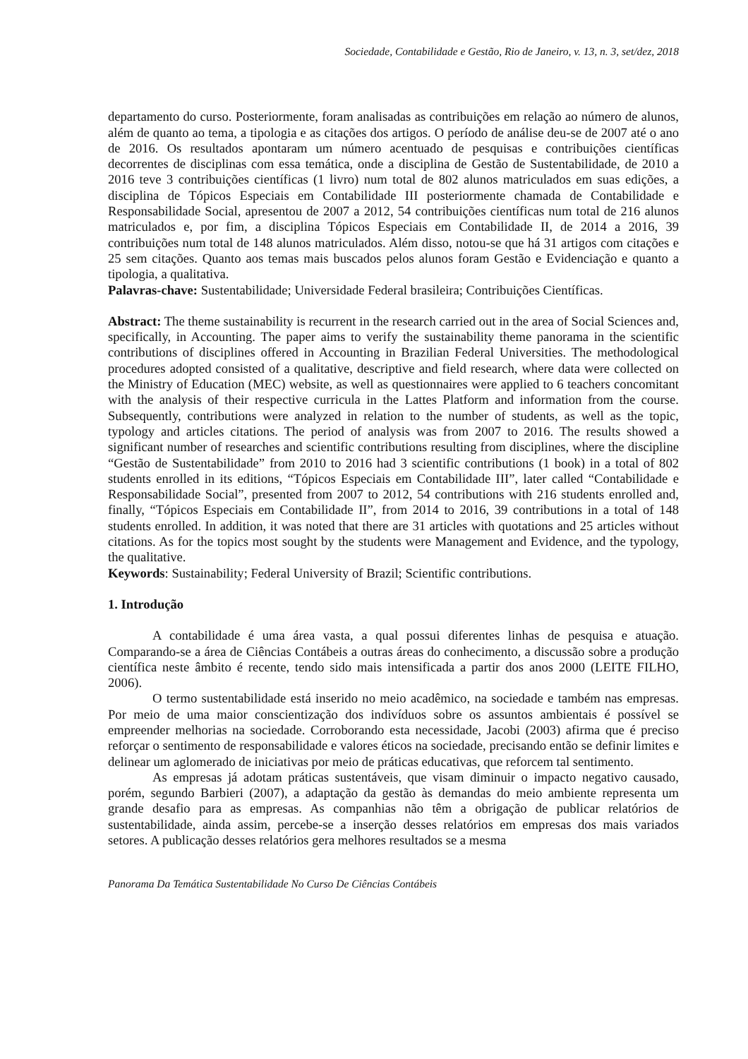Sociedade, Contabilidade e Gestão, Rio de Janeiro, v. 13, n. 3, set/dez, 2018
departamento do curso. Posteriormente, foram analisadas as contribuições em relação ao número de alunos, além de quanto ao tema, a tipologia e as citações dos artigos. O período de análise deu-se de 2007 até o ano de 2016. Os resultados apontaram um número acentuado de pesquisas e contribuições científicas decorrentes de disciplinas com essa temática, onde a disciplina de Gestão de Sustentabilidade, de 2010 a 2016 teve 3 contribuições científicas (1 livro) num total de 802 alunos matriculados em suas edições, a disciplina de Tópicos Especiais em Contabilidade III posteriormente chamada de Contabilidade e Responsabilidade Social, apresentou de 2007 a 2012, 54 contribuições científicas num total de 216 alunos matriculados e, por fim, a disciplina Tópicos Especiais em Contabilidade II, de 2014 a 2016, 39 contribuições num total de 148 alunos matriculados. Além disso, notou-se que há 31 artigos com citações e 25 sem citações. Quanto aos temas mais buscados pelos alunos foram Gestão e Evidenciação e quanto a tipologia, a qualitativa.
Palavras-chave: Sustentabilidade; Universidade Federal brasileira; Contribuições Científicas.
Abstract: The theme sustainability is recurrent in the research carried out in the area of Social Sciences and, specifically, in Accounting. The paper aims to verify the sustainability theme panorama in the scientific contributions of disciplines offered in Accounting in Brazilian Federal Universities. The methodological procedures adopted consisted of a qualitative, descriptive and field research, where data were collected on the Ministry of Education (MEC) website, as well as questionnaires were applied to 6 teachers concomitant with the analysis of their respective curricula in the Lattes Platform and information from the course. Subsequently, contributions were analyzed in relation to the number of students, as well as the topic, typology and articles citations. The period of analysis was from 2007 to 2016. The results showed a significant number of researches and scientific contributions resulting from disciplines, where the discipline “Gestão de Sustentabilidade” from 2010 to 2016 had 3 scientific contributions (1 book) in a total of 802 students enrolled in its editions, “Tópicos Especiais em Contabilidade III”, later called “Contabilidade e Responsabilidade Social”, presented from 2007 to 2012, 54 contributions with 216 students enrolled and, finally, “Tópicos Especiais em Contabilidade II”, from 2014 to 2016, 39 contributions in a total of 148 students enrolled. In addition, it was noted that there are 31 articles with quotations and 25 articles without citations. As for the topics most sought by the students were Management and Evidence, and the typology, the qualitative.
Keywords: Sustainability; Federal University of Brazil; Scientific contributions.
1. Introdução
A contabilidade é uma área vasta, a qual possui diferentes linhas de pesquisa e atuação. Comparando-se a área de Ciências Contábeis a outras áreas do conhecimento, a discussão sobre a produção científica neste âmbito é recente, tendo sido mais intensificada a partir dos anos 2000 (LEITE FILHO, 2006).
O termo sustentabilidade está inserido no meio acadêmico, na sociedade e também nas empresas. Por meio de uma maior conscientização dos indivíduos sobre os assuntos ambientais é possível se empreender melhorias na sociedade. Corroborando esta necessidade, Jacobi (2003) afirma que é preciso reforçar o sentimento de responsabilidade e valores éticos na sociedade, precisando então se definir limites e delinear um aglomerado de iniciativas por meio de práticas educativas, que reforcem tal sentimento.
As empresas já adotam práticas sustentáveis, que visam diminuir o impacto negativo causado, porém, segundo Barbieri (2007), a adaptação da gestão às demandas do meio ambiente representa um grande desafio para as empresas. As companhias não têm a obrigação de publicar relatórios de sustentabilidade, ainda assim, percebe-se a inserção desses relatórios em empresas dos mais variados setores. A publicação desses relatórios gera melhores resultados se a mesma
Panorama Da Temática Sustentabilidade No Curso De Ciências Contábeis